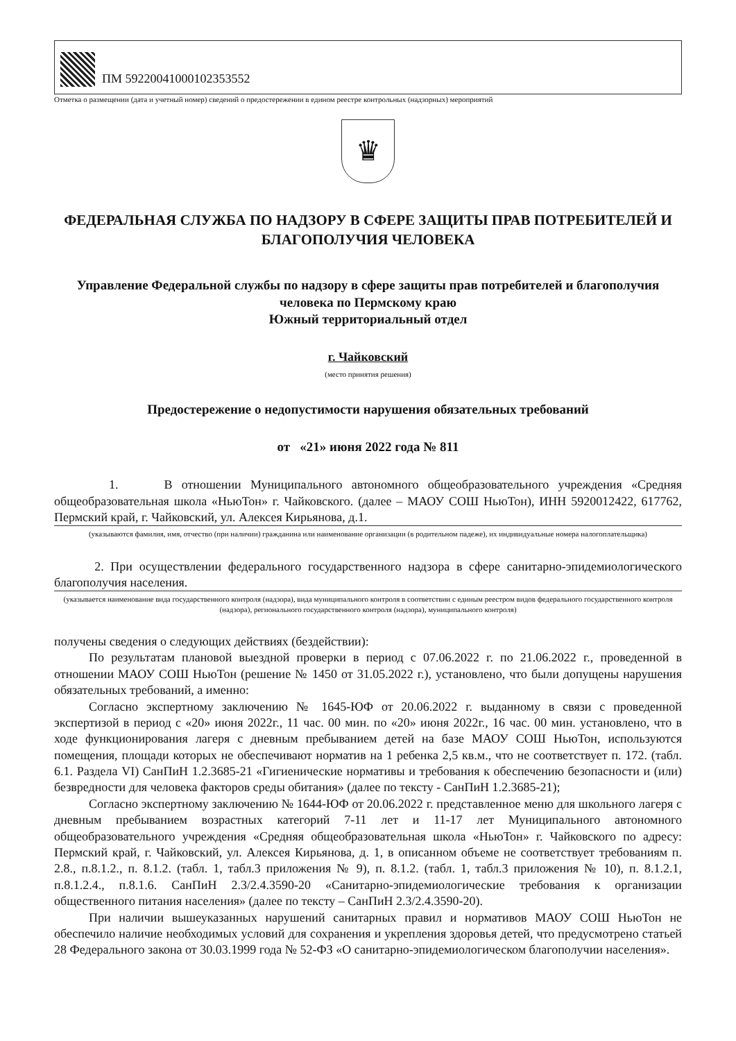ПМ 59220041000102353552
Отметка о размещении (дата и учетный номер) сведений о предостережении в едином реестре контрольных (надзорных) мероприятий
♛
ФЕДЕРАЛЬНАЯ СЛУЖБА ПО НАДЗОРУ В СФЕРЕ ЗАЩИТЫ ПРАВ ПОТРЕБИТЕЛЕЙ И БЛАГОПОЛУЧИЯ ЧЕЛОВЕКА
Управление Федеральной службы по надзору в сфере защиты прав потребителей и благополучия человека по Пермскому краю
Южный территориальный отдел
г. Чайковский
(место принятия решения)
Предостережение о недопустимости нарушения обязательных требований
от «21» июня 2022 года № 811
1. В отношении Муниципального автономного общеобразовательного учреждения «Средняя общеобразовательная школа «НьюТон» г. Чайковского. (далее – МАОУ СОШ НьюТон), ИНН 5920012422, 617762, Пермский край, г. Чайковский, ул. Алексея Кирьянова, д.1.
(указываются фамилия, имя, отчество (при наличии) гражданина или наименование организации (в родительном падеже), их индивидуальные номера налогоплательщика)
2. При осуществлении федерального государственного надзора в сфере санитарно-эпидемиологического благополучия населения.
(указывается наименование вида государственного контроля (надзора), вида муниципального контроля в соответствии с единым реестром видов федерального государственного контроля (надзора), регионального государственного контроля (надзора), муниципального контроля)
получены сведения о следующих действиях (бездействии):
По результатам плановой выездной проверки в период с 07.06.2022 г. по 21.06.2022 г., проведенной в отношении МАОУ СОШ НьюТон (решение № 1450 от 31.05.2022 г.), установлено, что были допущены нарушения обязательных требований, а именно:
Согласно экспертному заключению № 1645-ЮФ от 20.06.2022 г. выданному в связи с проведенной экспертизой в период с «20» июня 2022г., 11 час. 00 мин. по «20» июня 2022г., 16 час. 00 мин. установлено, что в ходе функционирования лагеря с дневным пребыванием детей на базе МАОУ СОШ НьюТон, используются помещения, площади которых не обеспечивают норматив на 1 ребенка 2,5 кв.м., что не соответствует п. 172. (табл. 6.1. Раздела VI) СанПиН 1.2.3685-21 «Гигиенические нормативы и требования к обеспечению безопасности и (или) безвредности для человека факторов среды обитания» (далее по тексту - СанПиН 1.2.3685-21);
Согласно экспертному заключению № 1644-ЮФ от 20.06.2022 г. представленное меню для школьного лагеря с дневным пребыванием возрастных категорий 7-11 лет и 11-17 лет Муниципального автономного общеобразовательного учреждения «Средняя общеобразовательная школа «НьюТон» г. Чайковского по адресу: Пермский край, г. Чайковский, ул. Алексея Кирьянова, д. 1, в описанном объеме не соответствует требованиям п. 2.8., п.8.1.2., п. 8.1.2. (табл. 1, табл.3 приложения № 9), п. 8.1.2. (табл. 1, табл.3 приложения № 10), п. 8.1.2.1, п.8.1.2.4., п.8.1.6. СанПиН 2.3/2.4.3590-20 «Санитарно-эпидемиологические требования к организации общественного питания населения» (далее по тексту – СанПиН 2.3/2.4.3590-20).
При наличии вышеуказанных нарушений санитарных правил и нормативов МАОУ СОШ НьюТон не обеспечило наличие необходимых условий для сохранения и укрепления здоровья детей, что предусмотрено статьей 28 Федерального закона от 30.03.1999 года № 52-ФЗ «О санитарно-эпидемиологическом благополучии населения».